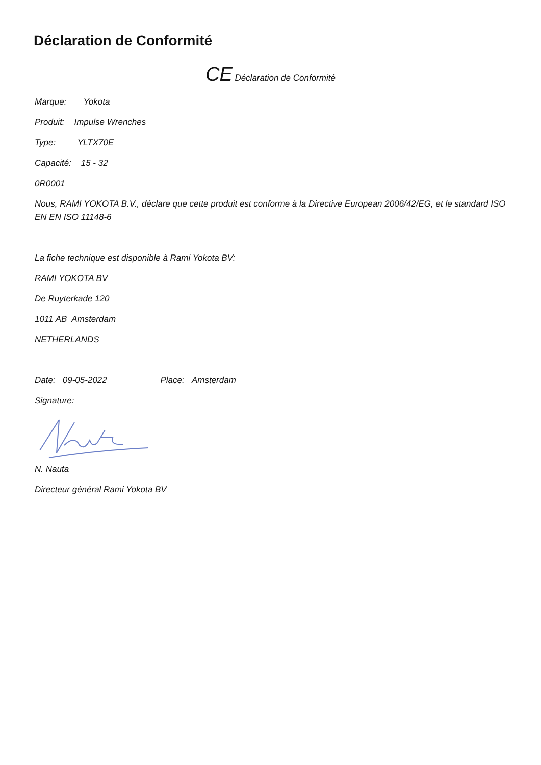Déclaration de Conformité
CE Déclaration de Conformité
Marque: Yokota
Produit: Impulse Wrenches
Type: YLTX70E
Capacité: 15 - 32
0R0001
Nous, RAMI YOKOTA B.V., déclare que cette produit est conforme à la Directive European 2006/42/EG, et le standard ISO EN EN ISO 11148-6
La fiche technique est disponible à Rami Yokota BV:
RAMI YOKOTA BV
De Ruyterkade 120
1011 AB Amsterdam
NETHERLANDS
Date: 09-05-2022 Place: Amsterdam
Signature:
N. Nauta
Directeur général Rami Yokota BV